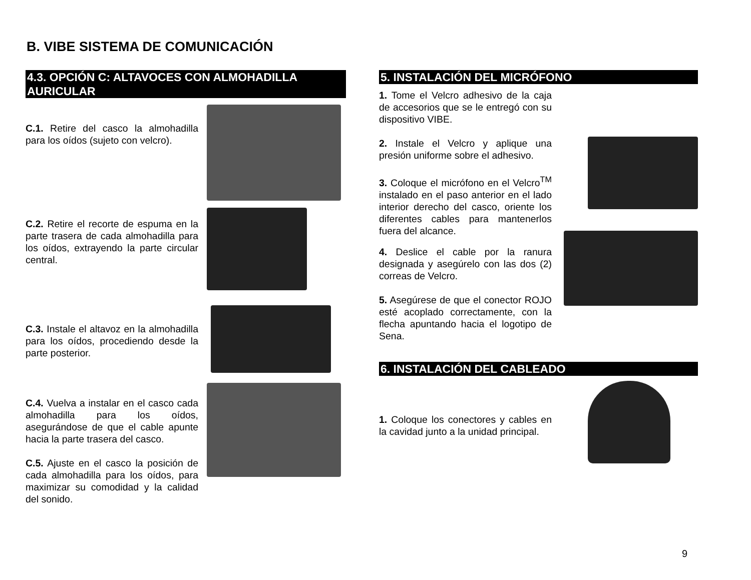B. VIBE SISTEMA DE COMUNICACIÓN
4.3. OPCIÓN C: ALTAVOCES CON ALMOHADILLA AURICULAR
C.1. Retire del casco la almohadilla para los oídos (sujeto con velcro).
C.2. Retire el recorte de espuma en la parte trasera de cada almohadilla para los oídos, extrayendo la parte circular central.
C.3. Instale el altavoz en la almohadilla para los oídos, procediendo desde la parte posterior.
C.4. Vuelva a instalar en el casco cada almohadilla para los oídos, asegurándose de que el cable apunte hacia la parte trasera del casco.
C.5. Ajuste en el casco la posición de cada almohadilla para los oídos, para maximizar su comodidad y la calidad del sonido.
5. INSTALACIÓN DEL MICRÓFONO
1. Tome el Velcro adhesivo de la caja de accesorios que se le entregó con su dispositivo VIBE.
2. Instale el Velcro y aplique una presión uniforme sobre el adhesivo.
3. Coloque el micrófono en el Velcro<sup>TM</sup> instalado en el paso anterior en el lado interior derecho del casco, oriente los diferentes cables para mantenerlos fuera del alcance.
4. Deslice el cable por la ranura designada y asegúrelo con las dos (2) correas de Velcro.
5. Asegúrese de que el conector ROJO esté acoplado correctamente, con la flecha apuntando hacia el logotipo de Sena.
6. INSTALACIÓN DEL CABLEADO
1. Coloque los conectores y cables en la cavidad junto a la unidad principal.
9